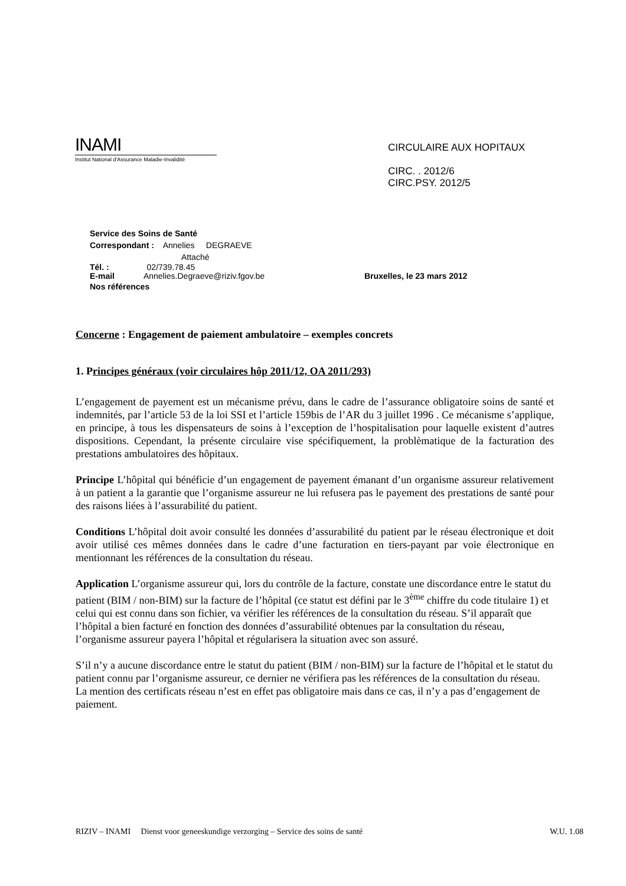INAMI
Institut National d'Assurance Maladie-Invalidité
CIRCULAIRE AUX HOPITAUX
CIRC. . 2012/6
CIRC.PSY. 2012/5
Service des Soins de Santé
Correspondant : Annelies DEGRAEVE
Attaché
Tél. : 02/739.78.45
E-mail Annelies.Degraeve@riziv.fgov.be Bruxelles, le 23 mars 2012
Nos références
Concerne : Engagement de paiement ambulatoire – exemples concrets
1. Principes généraux (voir circulaires hôp 2011/12, OA 2011/293)
L’engagement de payement est un mécanisme prévu, dans le cadre de l’assurance obligatoire soins de santé et indemnités, par l’article 53 de la loi SSI et l’article 159bis de l’AR du 3 juillet 1996 . Ce mécanisme s’applique, en principe, à tous les dispensateurs de soins à l’exception de l’hospitalisation pour laquelle existent d’autres dispositions. Cependant, la présente circulaire vise spécifiquement, la problèmatique de la facturation des prestations ambulatoires des hôpitaux.
Principe L’hôpital qui bénéficie d’un engagement de payement émanant d’un organisme assureur relativement à un patient a la garantie que l’organisme assureur ne lui refusera pas le payement des prestations de santé pour des raisons liées à l’assurabilité du patient.
Conditions L’hôpital doit avoir consulté les données d’assurabilité du patient par le réseau électronique et doit avoir utilisé ces mêmes données dans le cadre d’une facturation en tiers-payant par voie électronique en mentionnant les références de la consultation du réseau.
Application L’organisme assureur qui, lors du contrôle de la facture, constate une discordance entre le statut du patient (BIM / non-BIM) sur la facture de l’hôpital (ce statut est défini par le 3<sup>ème</sup> chiffre du code titulaire 1) et celui qui est connu dans son fichier, va vérifier les références de la consultation du réseau. S’il apparaît que l’hôpital a bien facturé en fonction des données d’assurabilité obtenues par la consultation du réseau, l’organisme assureur payera l’hôpital et régularisera la situation avec son assuré.
S’il n’y a aucune discordance entre le statut du patient (BIM / non-BIM) sur la facture de l’hôpital et le statut du patient connu par l’organisme assureur, ce dernier ne vérifiera pas les références de la consultation du réseau. La mention des certificats réseau n’est en effet pas obligatoire mais dans ce cas, il n’y a pas d’engagement de paiement.
RIZIV – INAMI Dienst voor geneeskundige verzorging – Service des soins de santé W.U. 1.08